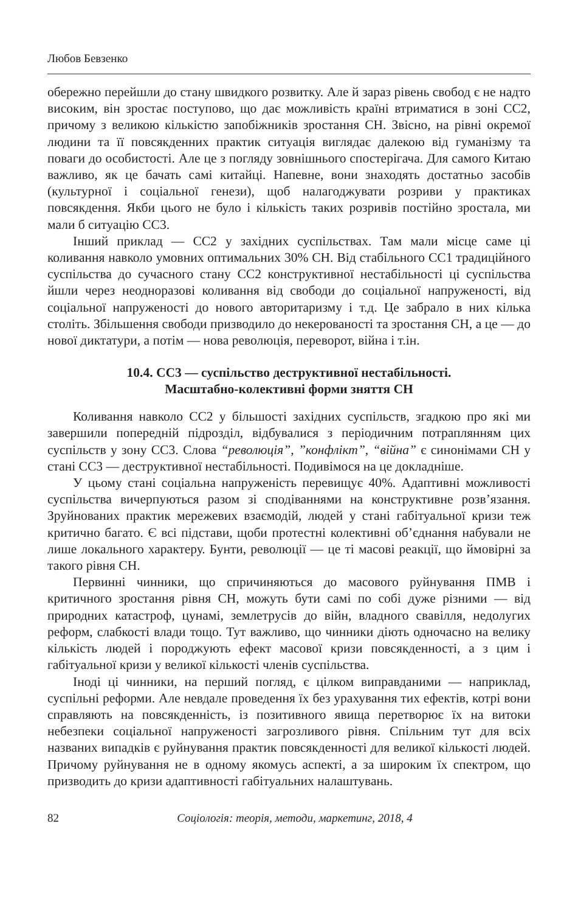Любов Бевзенко
обережно перейшли до стану швидкого розвитку. Але й зараз рівень свобод є не надто високим, він зростає поступово, що дає можливість країні втриматися в зоні СС2, причому з великою кількістю запобіжників зростання СН. Звісно, на рівні окремої людини та її повсякденних практик ситуація виглядає далекою від гуманізму та поваги до особистості. Але це з погляду зовнішнього спостерігача. Для самого Китаю важливо, як це бачать самі китайці. Напевне, вони знаходять достатньо засобів (культурної і соціальної генези), щоб налагоджувати розриви у практиках повсякдення. Якби цього не було і кількість таких розривів постійно зростала, ми мали б ситуацію СС3.
Інший приклад — СС2 у західних суспільствах. Там мали місце саме ці коливання навколо умовних оптимальних 30% СН. Від стабільного СС1 традиційного суспільства до сучасного стану СС2 конструктивної нестабільності ці суспільства йшли через неодноразові коливання від свободи до соціальної напруженості, від соціальної напруженості до нового авторитаризму і т.д. Це забрало в них кілька століть. Збільшення свободи призводило до некерованості та зростання СН, а це — до нової диктатури, а потім — нова революція, переворот, війна і т.ін.
10.4. СС3 — суспільство деструктивної нестабільності.
Масштабно-колективні форми зняття СН
Коливання навколо СС2 у більшості західних суспільств, згадкою про які ми завершили попередній підрозділ, відбувалися з періодичним потраплянням цих суспільств у зону СС3. Слова “революція”, ”конфлікт”, “війна” є синонімами СН у стані СС3 — деструктивної нестабільності. Подивімося на це докладніше.
У цьому стані соціальна напруженість перевищує 40%. Адаптивні можливості суспільства вичерпуються разом зі сподіваннями на конструктивне розв’язання. Зруйнованих практик мережевих взаємодій, людей у стані габітуальної кризи теж критично багато. Є всі підстави, щоби протестні колективні об’єднання набували не лише локального характеру. Бунти, революції — це ті масові реакції, що ймовірні за такого рівня СН.
Первинні чинники, що спричиняються до масового руйнування ПМВ і критичного зростання рівня СН, можуть бути самі по собі дуже різними — від природних катастроф, цунамі, землетрусів до війн, владного свавілля, недолугих реформ, слабкості влади тощо. Тут важливо, що чинники діють одночасно на велику кількість людей і породжують ефект масової кризи повсякденності, а з цим і габітуальної кризи у великої кількості членів суспільства.
Іноді ці чинники, на перший погляд, є цілком виправданими — наприклад, суспільні реформи. Але невдале проведення їх без урахування тих ефектів, котрі вони справляють на повсякденність, із позитивного явища перетворює їх на витоки небезпеки соціальної напруженості загрозливого рівня. Спільним тут для всіх названих випадків є руйнування практик повсякденності для великої кількості людей. Причому руйнування не в одному якомусь аспекті, а за широким їх спектром, що призводить до кризи адаптивності габітуальних налаштувань.
82 Соціологія: теорія, методи, маркетинг, 2018, 4